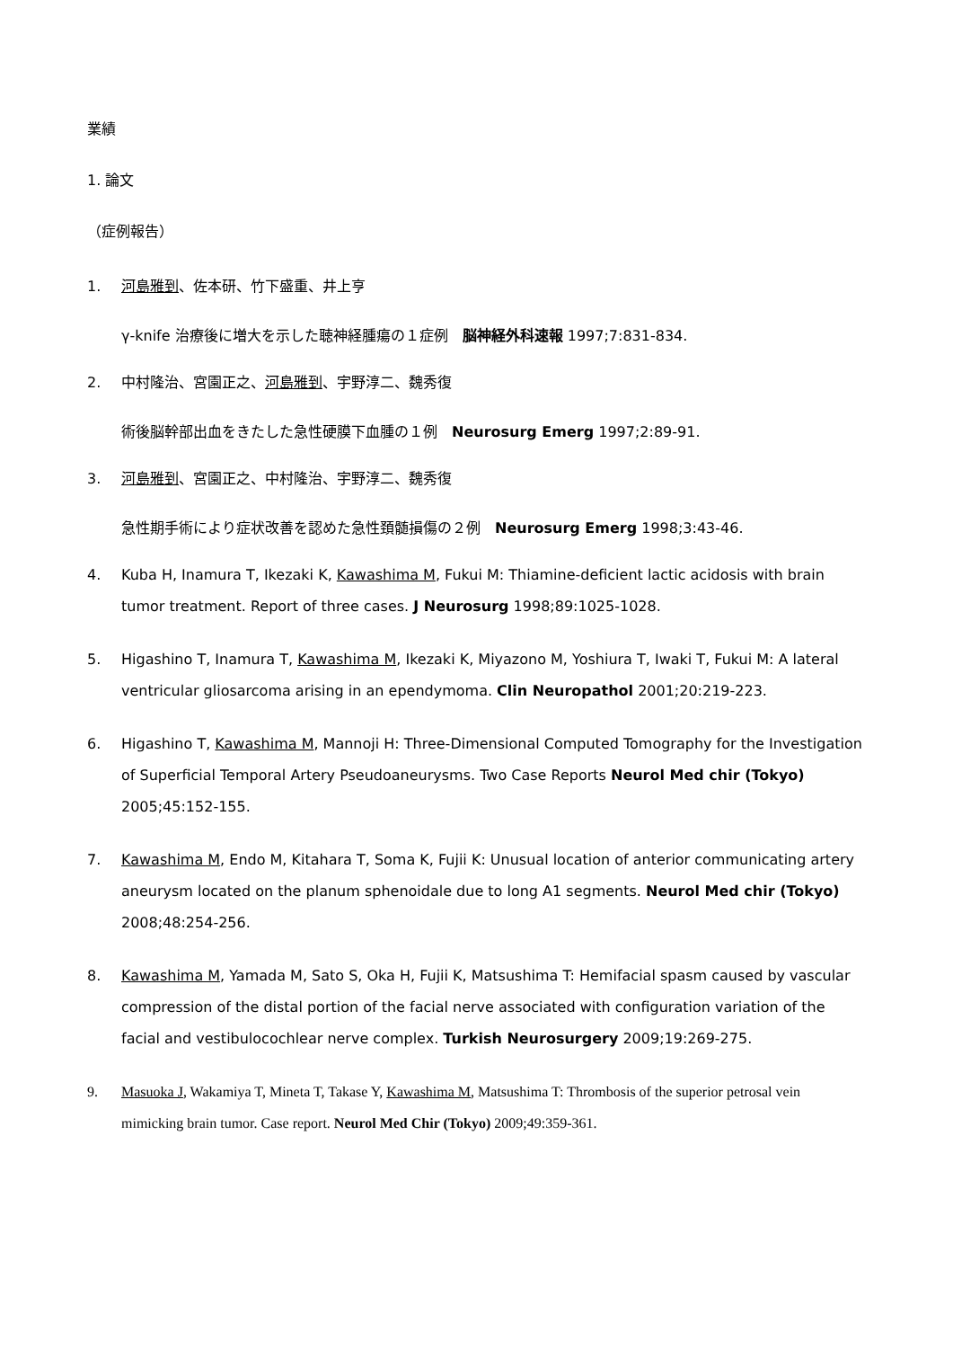業績
1. 論文
（症例報告）
1. 河島雅到、佐本研、竹下盛重、井上亨
γ-knife 治療後に増大を示した聴神経腫瘍の１症例　脳神経外科速報 1997;7:831-834.
2. 中村隆治、宮園正之、河島雅到、宇野淳二、魏秀復
術後脳幹部出血をきたした急性硬膜下血腫の１例　Neurosurg Emerg 1997;2:89-91.
3. 河島雅到、宮園正之、中村隆治、宇野淳二、魏秀復
急性期手術により症状改善を認めた急性頚髄損傷の２例　Neurosurg Emerg 1998;3:43-46.
4. Kuba H, Inamura T, Ikezaki K, Kawashima M, Fukui M: Thiamine-deficient lactic acidosis with brain tumor treatment. Report of three cases. J Neurosurg 1998;89:1025-1028.
5. Higashino T, Inamura T, Kawashima M, Ikezaki K, Miyazono M, Yoshiura T, Iwaki T, Fukui M: A lateral ventricular gliosarcoma arising in an ependymoma. Clin Neuropathol 2001;20:219-223.
6. Higashino T, Kawashima M, Mannoji H: Three-Dimensional Computed Tomography for the Investigation of Superficial Temporal Artery Pseudoaneurysms. Two Case Reports Neurol Med chir (Tokyo) 2005;45:152-155.
7. Kawashima M, Endo M, Kitahara T, Soma K, Fujii K: Unusual location of anterior communicating artery aneurysm located on the planum sphenoidale due to long A1 segments. Neurol Med chir (Tokyo) 2008;48:254-256.
8. Kawashima M, Yamada M, Sato S, Oka H, Fujii K, Matsushima T: Hemifacial spasm caused by vascular compression of the distal portion of the facial nerve associated with configuration variation of the facial and vestibulocochlear nerve complex. Turkish Neurosurgery 2009;19:269-275.
9. Masuoka J, Wakamiya T, Mineta T, Takase Y, Kawashima M, Matsushima T: Thrombosis of the superior petrosal vein mimicking brain tumor. Case report. Neurol Med Chir (Tokyo) 2009;49:359-361.